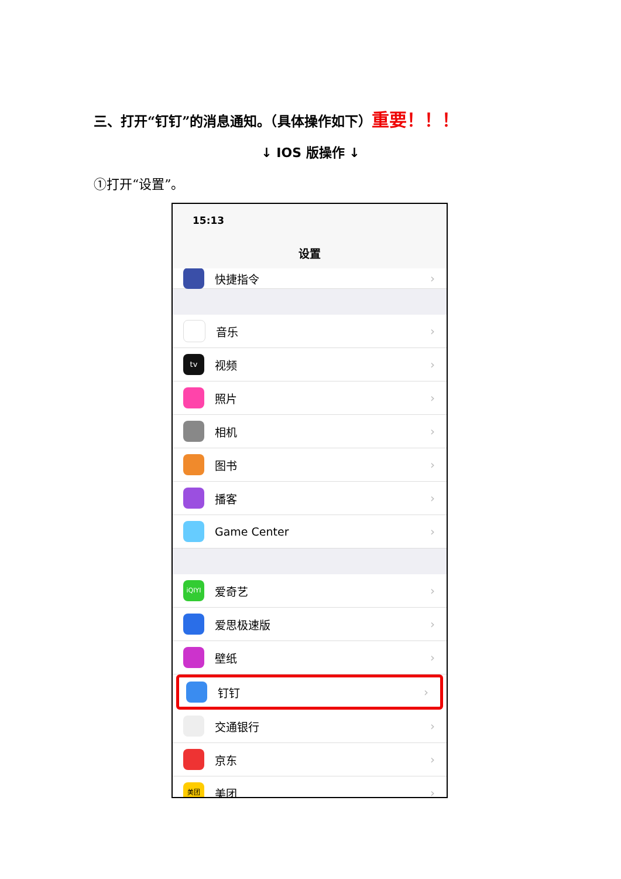三、打开“钉钉”的消息通知。（具体操作如下）重要！！！
↓ IOS 版操作 ↓
①打开“设置”。
15:13
设置
快捷指令 ›
音乐 ›
tv
视频 ›
照片 ›
相机 ›
图书 ›
播客 ›
Game Center ›
iQIYI
爱奇艺 ›
爱思极速版 ›
壁纸 ›
钉钉 ›
交通银行 ›
京东 ›
美团
美团 ›